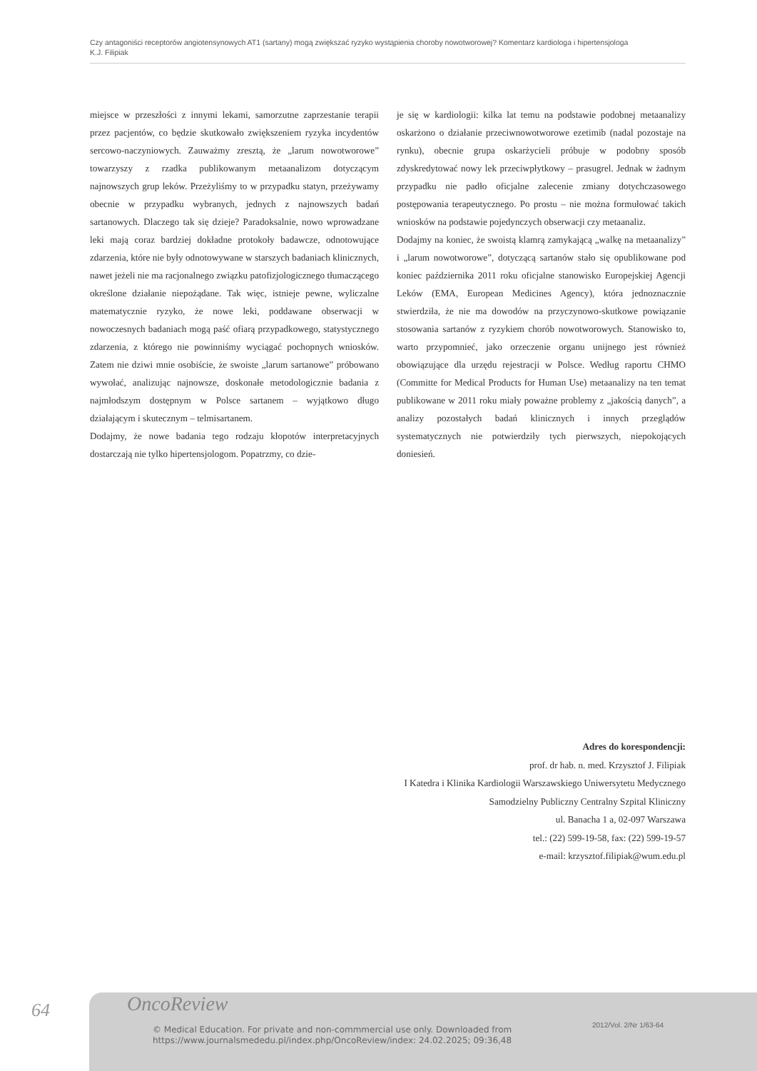Czy antagoniści receptorów angiotensynowych AT1 (sartany) mogą zwiększać ryzyko wystąpienia choroby nowotworowej? Komentarz kardiologa i hipertensjologa
K.J. Filipiak
miejsce w przeszłości z innymi lekami, samorzutne zaprzestanie terapii przez pacjentów, co będzie skutkowało zwiększeniem ryzyka incydentów sercowo-naczyniowych. Zauważmy zresztą, że „larum nowotworowe” towarzyszy z rzadka publikowanym metaanalizom dotyczącym najnowszych grup leków. Przeżyliśmy to w przypadku statyn, przeżywamy obecnie w przypadku wybranych, jednych z najnowszych badań sartanowych. Dlaczego tak się dzieje? Paradoksalnie, nowo wprowadzane leki mają coraz bardziej dokładne protokoły badawcze, odnotowujące zdarzenia, które nie były odnotowywane w starszych badaniach klinicznych, nawet jeżeli nie ma racjonalnego związku patofizjologicznego tłumaczącego określone działanie niepożądane. Tak więc, istnieje pewne, wyliczalne matematycznie ryzyko, że nowe leki, poddawane obserwacji w nowoczesnych badaniach mogą paść ofiarą przypadkowego, statystycznego zdarzenia, z którego nie powinniśmy wyciągać pochopnych wniosków. Zatem nie dziwi mnie osobiście, że swoiste „larum sartanowe” próbowano wywołać, analizując najnowsze, doskonałe metodologicznie badania z najmłodszym dostępnym w Polsce sartanem – wyjątkowo długo działającym i skutecznym – telmisartanem.
Dodajmy, że nowe badania tego rodzaju kłopotów interpretacyjnych dostarczają nie tylko hipertensjologom. Popatrzmy, co dzie-
je się w kardiologii: kilka lat temu na podstawie podobnej metaanalizy oskarżono o działanie przeciwnowotworowe ezetimib (nadal pozostaje na rynku), obecnie grupa oskarżycieli próbuje w podobny sposób zdyskredytować nowy lek przeciwpłytkowy – prasugrel. Jednak w żadnym przypadku nie padło oficjalne zalecenie zmiany dotychczasowego postępowania terapeutycznego. Po prostu – nie można formułować takich wniosków na podstawie pojedynczych obserwacji czy metaanaliz.
Dodajmy na koniec, że swoistą klamrą zamykającą „walkę na metaanalizy” i „larum nowotworowe”, dotyczącą sartanów stało się opublikowane pod koniec października 2011 roku oficjalne stanowisko Europejskiej Agencji Leków (EMA, European Medicines Agency), która jednoznacznie stwierdziła, że nie ma dowodów na przyczynowo-skutkowe powiązanie stosowania sartanów z ryzykiem chorób nowotworowych. Stanowisko to, warto przypomnieć, jako orzeczenie organu unijnego jest również obowiązujące dla urzędu rejestracji w Polsce. Według raportu CHMO (Committe for Medical Products for Human Use) metaanalizy na ten temat publikowane w 2011 roku miały poważne problemy z „jakością danych”, a analizy pozostałych badań klinicznych i innych przeglądów systematycznych nie potwierdziły tych pierwszych, niepokojących doniesień.
Adres do korespondencji:
prof. dr hab. n. med. Krzysztof J. Filipiak
I Katedra i Klinika Kardiologii Warszawskiego Uniwersytetu Medycznego
Samodzielny Publiczny Centralny Szpital Kliniczny
ul. Banacha 1 a, 02-097 Warszawa
tel.: (22) 599-19-58, fax: (22) 599-19-57
e-mail: krzysztof.filipiak@wum.edu.pl
64 OncoReview
© Medical Education. For private and non-commmercial use only. Downloaded from
https://www.journalsmededu.pl/index.php/OncoReview/index: 24.02.2025; 09:36,48
2012/Vol. 2/Nr 1/63-64